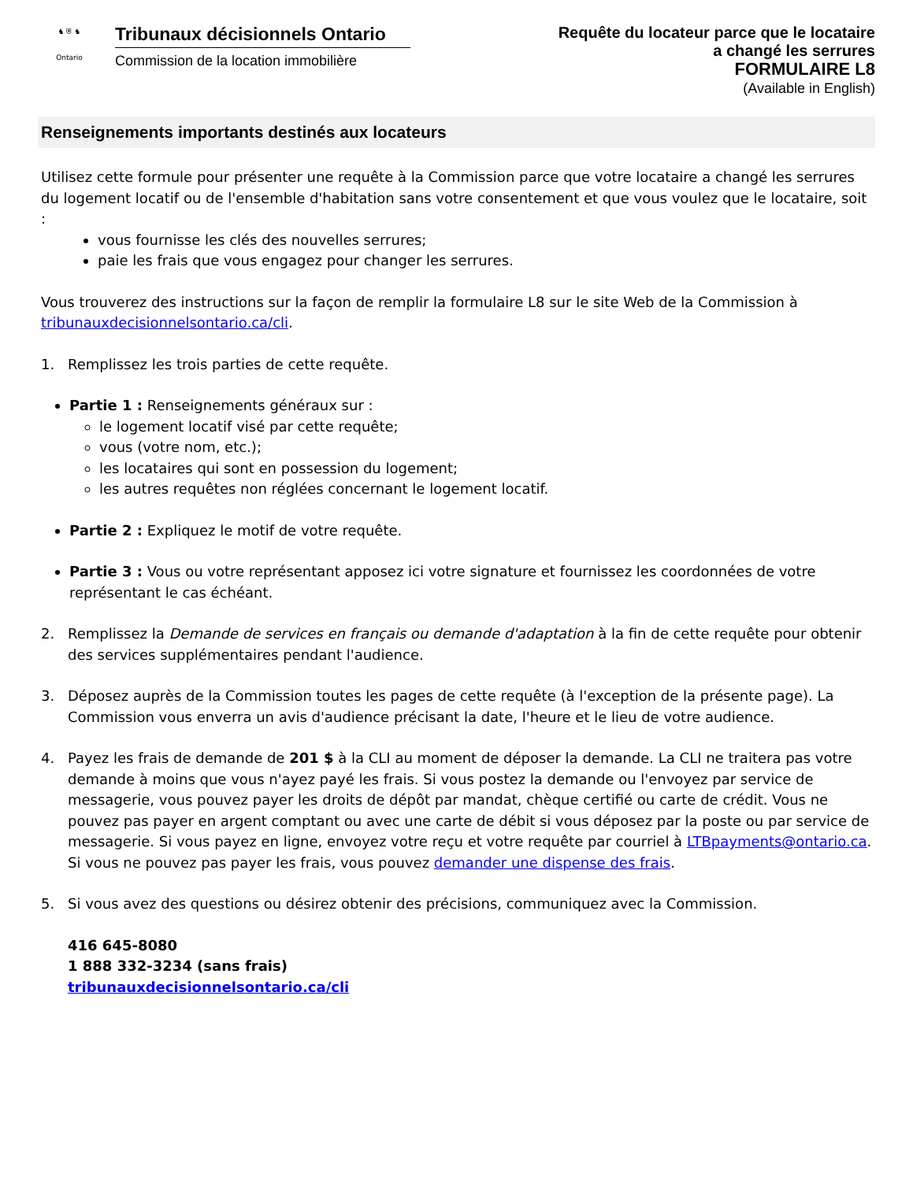♞ ⛨ ♞
Ontario
Tribunaux décisionnels Ontario
Commission de la location immobilière
Requête du locateur parce que le locataire
a changé les serrures
FORMULAIRE L8
(Available in English)
Renseignements importants destinés aux locateurs
Utilisez cette formule pour présenter une requête à la Commission parce que votre locataire a changé les serrures du logement locatif ou de l'ensemble d'habitation sans votre consentement et que vous voulez que le locataire, soit :
vous fournisse les clés des nouvelles serrures;
paie les frais que vous engagez pour changer les serrures.
Vous trouverez des instructions sur la façon de remplir la formulaire L8 sur le site Web de la Commission à tribunauxdecisionnelsontario.ca/cli.
1. Remplissez les trois parties de cette requête.
Partie 1 : Renseignements généraux sur :
le logement locatif visé par cette requête;
vous (votre nom, etc.);
les locataires qui sont en possession du logement;
les autres requêtes non réglées concernant le logement locatif.
Partie 2 : Expliquez le motif de votre requête.
Partie 3 : Vous ou votre représentant apposez ici votre signature et fournissez les coordonnées de votre représentant le cas échéant.
2. Remplissez la Demande de services en français ou demande d'adaptation à la fin de cette requête pour obtenir des services supplémentaires pendant l'audience.
3. Déposez auprès de la Commission toutes les pages de cette requête (à l'exception de la présente page). La Commission vous enverra un avis d'audience précisant la date, l'heure et le lieu de votre audience.
4. Payez les frais de demande de 201 $ à la CLI au moment de déposer la demande. La CLI ne traitera pas votre demande à moins que vous n'ayez payé les frais. Si vous postez la demande ou l'envoyez par service de messagerie, vous pouvez payer les droits de dépôt par mandat, chèque certifié ou carte de crédit. Vous ne pouvez pas payer en argent comptant ou avec une carte de débit si vous déposez par la poste ou par service de messagerie. Si vous payez en ligne, envoyez votre reçu et votre requête par courriel à LTBpayments@ontario.ca. Si vous ne pouvez pas payer les frais, vous pouvez demander une dispense des frais.
5. Si vous avez des questions ou désirez obtenir des précisions, communiquez avec la Commission.
416 645-8080
1 888 332-3234 (sans frais)
tribunauxdecisionnelsontario.ca/cli